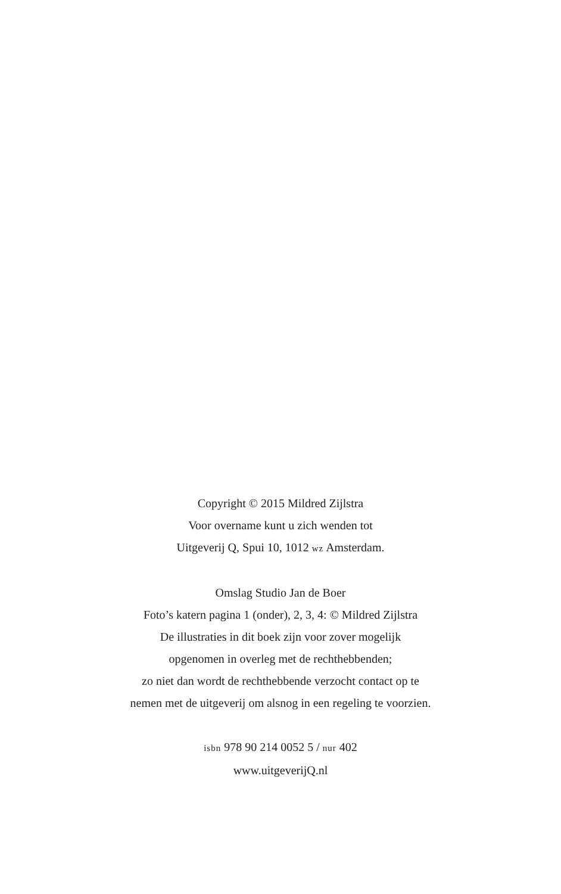Copyright © 2015 Mildred Zijlstra
Voor overname kunt u zich wenden tot
Uitgeverij Q, Spui 10, 1012 wz Amsterdam.
Omslag Studio Jan de Boer
Foto’s katern pagina 1 (onder), 2, 3, 4: © Mildred Zijlstra
De illustraties in dit boek zijn voor zover mogelijk
opgenomen in overleg met de rechthebbenden;
zo niet dan wordt de rechthebbende verzocht contact op te
nemen met de uitgeverij om alsnog in een regeling te voorzien.
isbn 978 90 214 0052 5 / nur 402
www.uitgeverijQ.nl